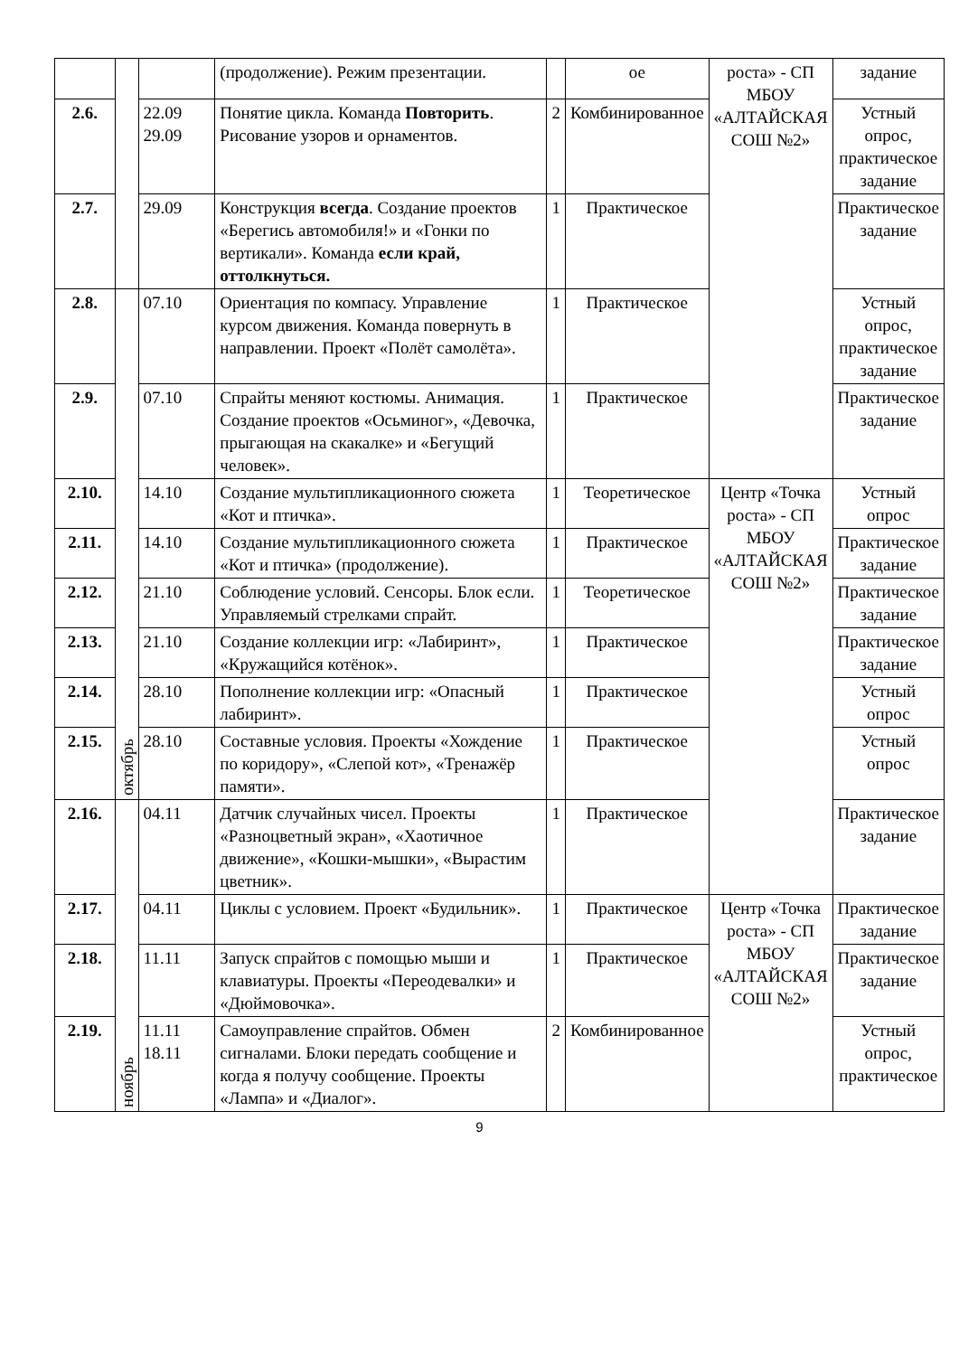| | | | (продолжение). Режим презентации. | | ое | роста» - СП МБОУ «АЛТАЙСКАЯ СОШ №2» | задание |
| 2.6. | | 22.09 29.09 | Понятие цикла. Команда Повторить . Рисование узоров и орнаментов. | 2 | Комбинированное | | Устный опрос, практическое задание |
| 2.7. | | 29.09 | Конструкция всегда . Создание проектов «Берегись автомобиля!» и «Гонки по вертикали». Команда если край, оттолкнуться. | 1 | Практическое | | Практическое задание |
| 2.8. | октябрь | 07.10 | Ориентация по компасу. Управление курсом движения. Команда повернуть в направлении. Проект «Полёт самолёта». | 1 | Практическое | | Устный опрос, практическое задание |
| 2.9. | | 07.10 | Спрайты меняют костюмы. Анимация. Создание проектов «Осьминог», «Девочка, прыгающая на скакалке» и «Бегущий человек». | 1 | Практическое | | Практическое задание |
| 2.10. | | 14.10 | Создание мультипликационного сюжета «Кот и птичка». | 1 | Теоретическое | Центр «Точка роста» - СП МБОУ «АЛТАЙСКАЯ СОШ №2» | Устный опрос |
| 2.11. | | 14.10 | Создание мультипликационного сюжета «Кот и птичка» (продолжение). | 1 | Практическое | | Практическое задание |
| 2.12. | | 21.10 | Соблюдение условий. Сенсоры. Блок если. Управляемый стрелками спрайт. | 1 | Теоретическое | | Практическое задание |
| 2.13. | | 21.10 | Создание коллекции игр: «Лабиринт», «Кружащийся котёнок». | 1 | Практическое | | Практическое задание |
| 2.14. | | 28.10 | Пополнение коллекции игр: «Опасный лабиринт». | 1 | Практическое | | Устный опрос |
| 2.15. | | 28.10 | Составные условия. Проекты «Хождение по коридору», «Слепой кот», «Тренажёр памяти». | 1 | Практическое | | Устный опрос |
| 2.16. | ноябрь | 04.11 | Датчик случайных чисел. Проекты «Разноцветный экран», «Хаотичное движение», «Кошки-мышки», «Вырастим цветник». | 1 | Практическое | | Практическое задание |
| 2.17. | | 04.11 | Циклы с условием. Проект «Будильник». | 1 | Практическое | Центр «Точка роста» - СП МБОУ «АЛТАЙСКАЯ СОШ №2» | Практическое задание |
| 2.18. | | 11.11 | Запуск спрайтов с помощью мыши и клавиатуры. Проекты «Переодевалки» и «Дюймовочка». | 1 | Практическое | | Практическое задание |
| 2.19. | | 11.11 18.11 | Самоуправление спрайтов. Обмен сигналами. Блоки передать сообщение и когда я получу сообщение. Проекты «Лампа» и «Диалог». | 2 | Комбинированное | | Устный опрос, практическое |
9